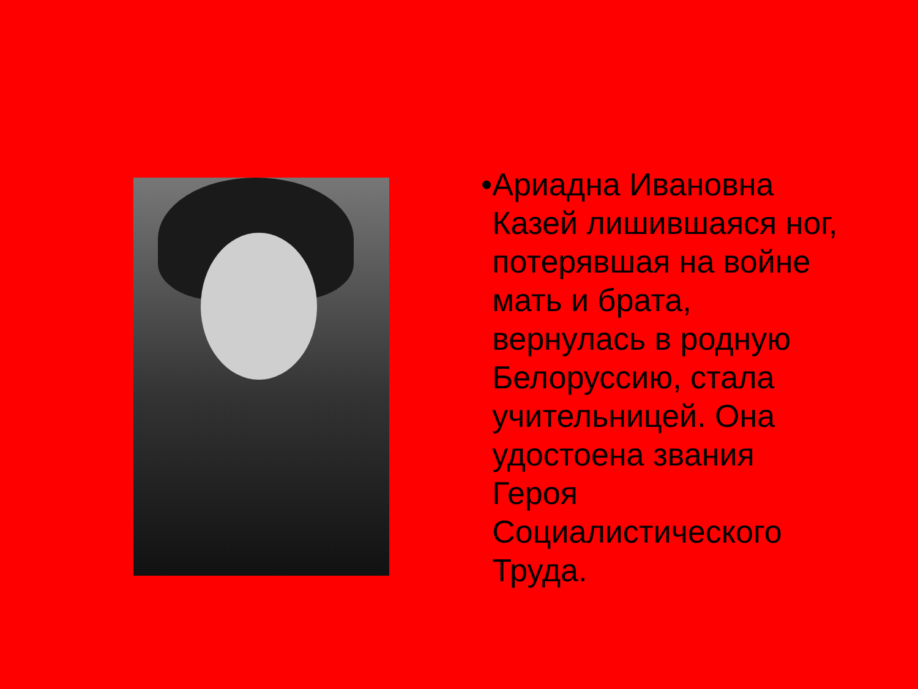• Ариадна Ивановна Казей лишившаяся ног, потерявшая на войне мать и брата, вернулась в родную Белоруссию, стала учительницей. Она удостоена звания Героя Социалистического Труда.